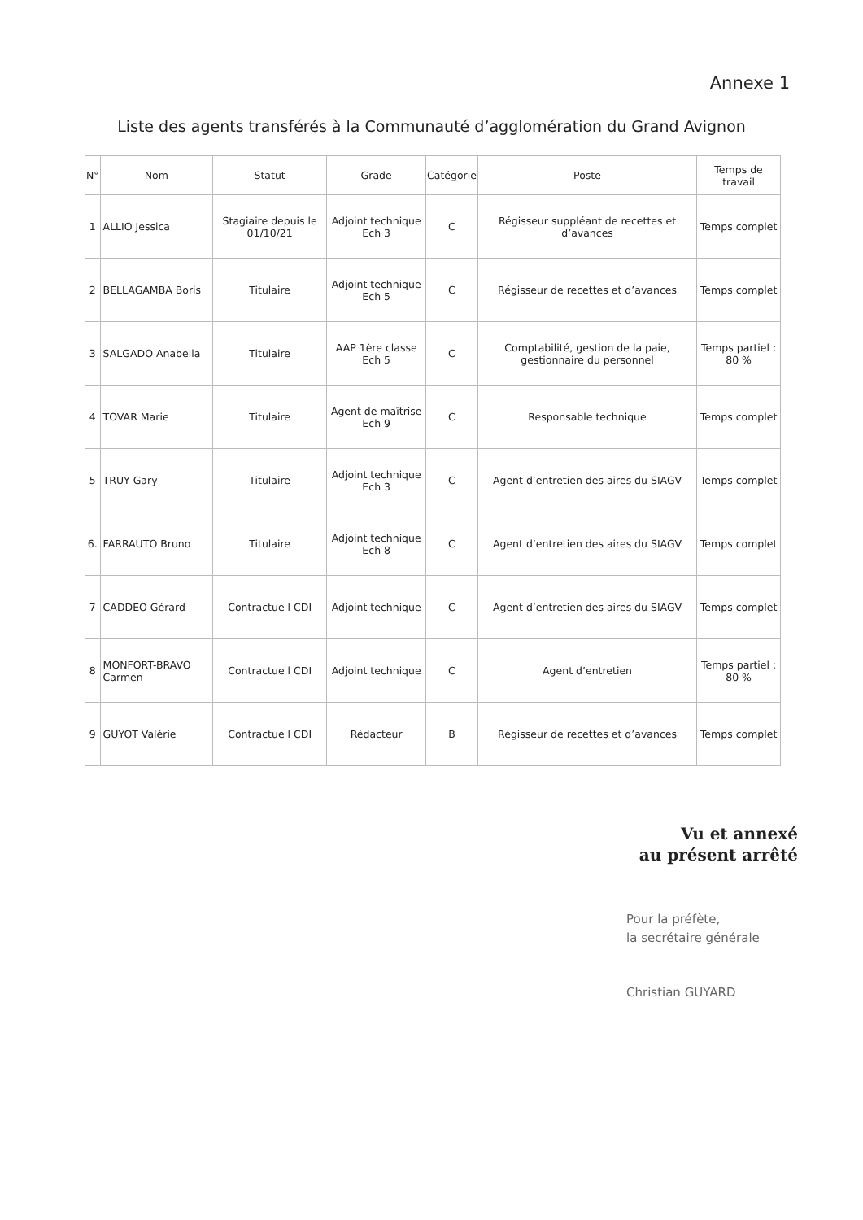Annexe 1
Liste des agents transférés à la Communauté d’agglomération du Grand Avignon
| N° | Nom | Statut | Grade | Catégorie | Poste | Temps de travail |
| --- | --- | --- | --- | --- | --- | --- |
| 1 | ALLIO Jessica | Stagiaire depuis le 01/10/21 | Adjoint technique Ech 3 | C | Régisseur suppléant de recettes et d’avances | Temps complet |
| 2 | BELLAGAMBA Boris | Titulaire | Adjoint technique Ech 5 | C | Régisseur de recettes et d’avances | Temps complet |
| 3 | SALGADO Anabella | Titulaire | AAP 1ère classe Ech 5 | C | Comptabilité, gestion de la paie, gestionnaire du personnel | Temps partiel : 80 % |
| 4 | TOVAR Marie | Titulaire | Agent de maîtrise Ech 9 | C | Responsable technique | Temps complet |
| 5 | TRUY Gary | Titulaire | Adjoint technique Ech 3 | C | Agent d’entretien des aires du SIAGV | Temps complet |
| 6. | FARRAUTO Bruno | Titulaire | Adjoint technique Ech 8 | C | Agent d’entretien des aires du SIAGV | Temps complet |
| 7 | CADDEO Gérard | Contractue l CDI | Adjoint technique | C | Agent d’entretien des aires du SIAGV | Temps complet |
| 8 | MONFORT-BRAVO Carmen | Contractue l CDI | Adjoint technique | C | Agent d’entretien | Temps partiel : 80 % |
| 9 | GUYOT Valérie | Contractue l CDI | Rédacteur | B | Régisseur de recettes et d’avances | Temps complet |
Vu et annexé
au présent arrêté
Pour la préfète,
la secrétaire générale
Christian GUYARD